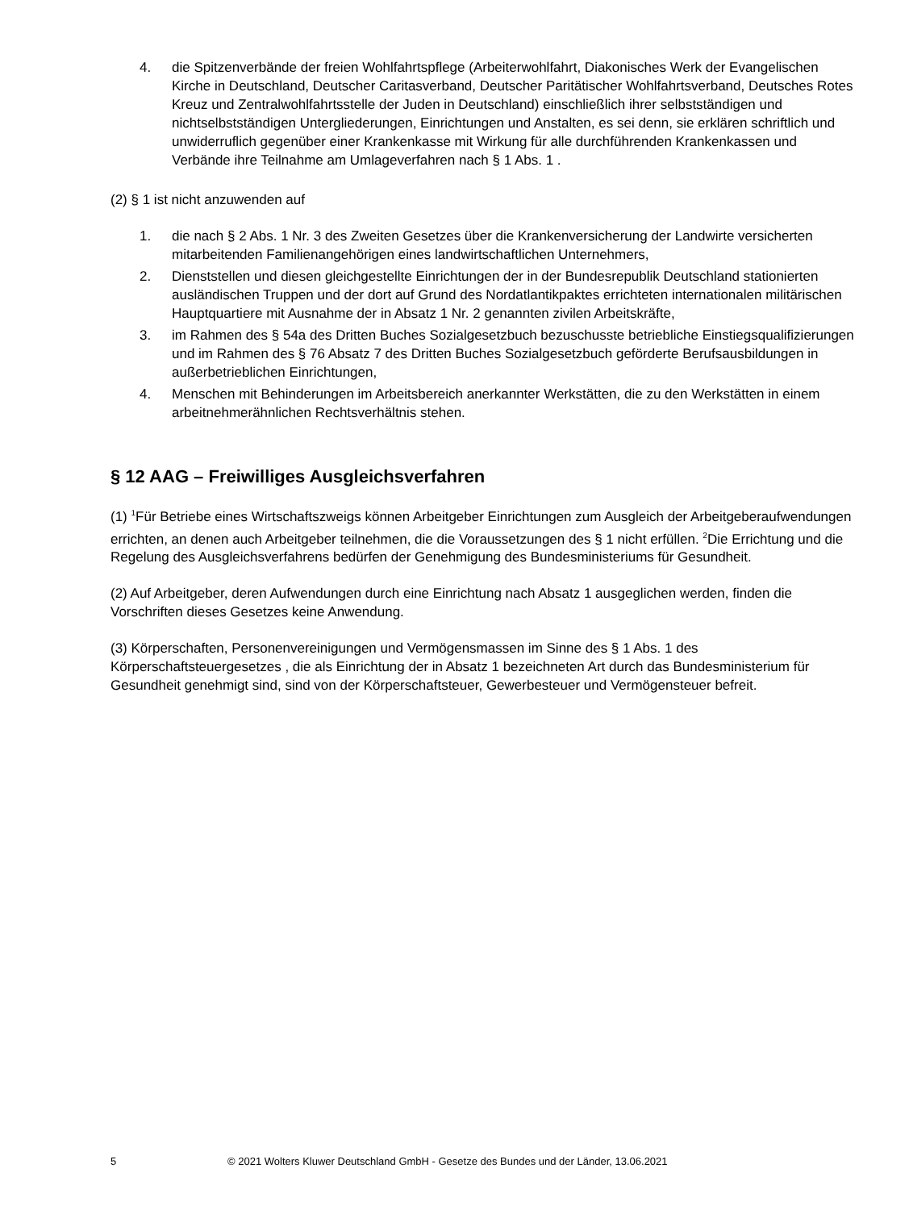4. die Spitzenverbände der freien Wohlfahrtspflege (Arbeiterwohlfahrt, Diakonisches Werk der Evangelischen Kirche in Deutschland, Deutscher Caritasverband, Deutscher Paritätischer Wohlfahrtsverband, Deutsches Rotes Kreuz und Zentralwohlfahrtsstelle der Juden in Deutschland) einschließlich ihrer selbstständigen und nichtselbstständigen Untergliederungen, Einrichtungen und Anstalten, es sei denn, sie erklären schriftlich und unwiderruflich gegenüber einer Krankenkasse mit Wirkung für alle durchführenden Krankenkassen und Verbände ihre Teilnahme am Umlageverfahren nach § 1 Abs. 1 .
(2) § 1 ist nicht anzuwenden auf
1. die nach § 2 Abs. 1 Nr. 3 des Zweiten Gesetzes über die Krankenversicherung der Landwirte versicherten mitarbeitenden Familienangehörigen eines landwirtschaftlichen Unternehmers,
2. Dienststellen und diesen gleichgestellte Einrichtungen der in der Bundesrepublik Deutschland stationierten ausländischen Truppen und der dort auf Grund des Nordatlantikpaktes errichteten internationalen militärischen Hauptquartiere mit Ausnahme der in Absatz 1 Nr. 2 genannten zivilen Arbeitskräfte,
3. im Rahmen des § 54a des Dritten Buches Sozialgesetzbuch bezuschusste betriebliche Einstiegsqualifizierungen und im Rahmen des § 76 Absatz 7 des Dritten Buches Sozialgesetzbuch geförderte Berufsausbildungen in außerbetrieblichen Einrichtungen,
4. Menschen mit Behinderungen im Arbeitsbereich anerkannter Werkstätten, die zu den Werkstätten in einem arbeitnehmerähnlichen Rechtsverhältnis stehen.
§ 12 AAG – Freiwilliges Ausgleichsverfahren
(1) <sup>1</sup>Für Betriebe eines Wirtschaftszweigs können Arbeitgeber Einrichtungen zum Ausgleich der Arbeitgeberaufwendungen errichten, an denen auch Arbeitgeber teilnehmen, die die Voraussetzungen des § 1 nicht erfüllen. <sup>2</sup>Die Errichtung und die Regelung des Ausgleichsverfahrens bedürfen der Genehmigung des Bundesministeriums für Gesundheit.
(2) Auf Arbeitgeber, deren Aufwendungen durch eine Einrichtung nach Absatz 1 ausgeglichen werden, finden die Vorschriften dieses Gesetzes keine Anwendung.
(3) Körperschaften, Personenvereinigungen und Vermögensmassen im Sinne des § 1 Abs. 1 des Körperschaftsteuergesetzes , die als Einrichtung der in Absatz 1 bezeichneten Art durch das Bundesministerium für Gesundheit genehmigt sind, sind von der Körperschaftsteuer, Gewerbesteuer und Vermögensteuer befreit.
5 © 2021 Wolters Kluwer Deutschland GmbH - Gesetze des Bundes und der Länder, 13.06.2021